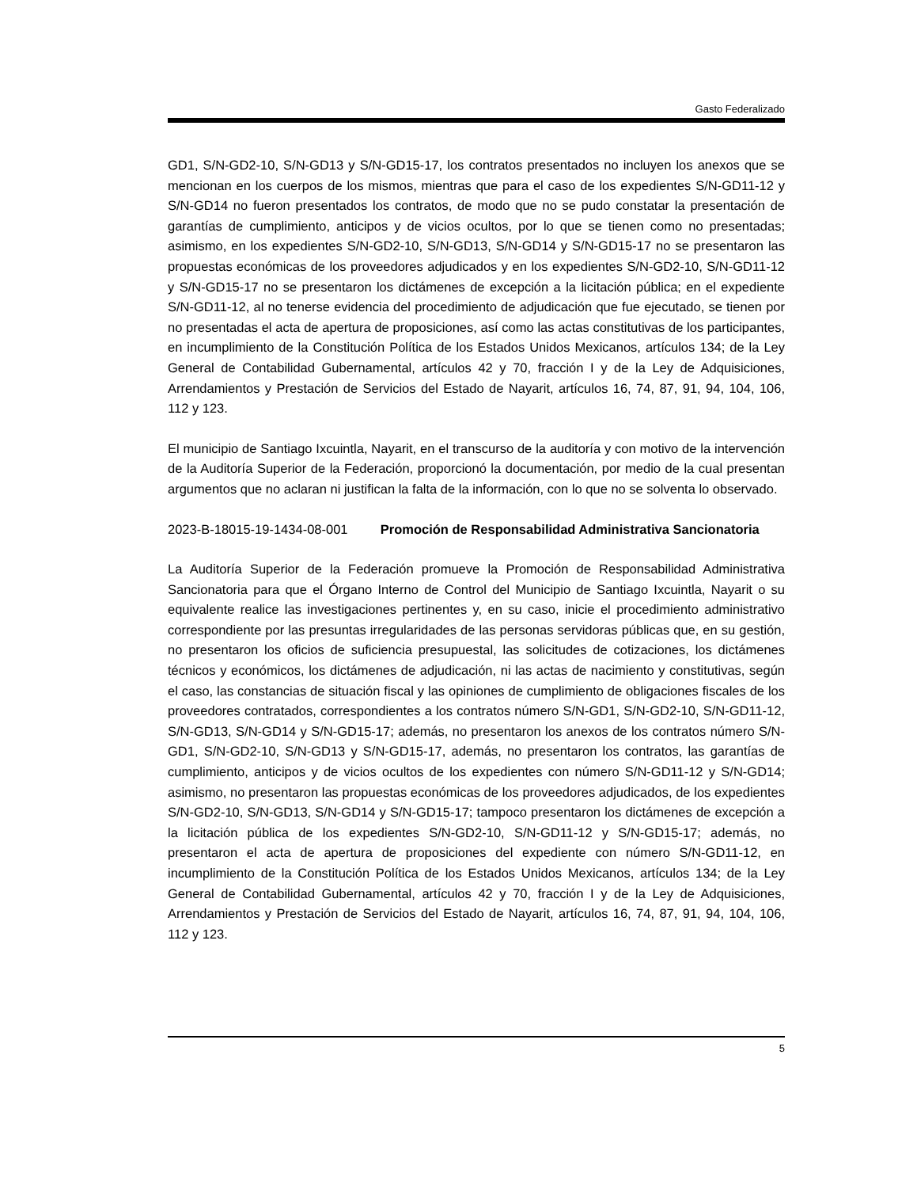Gasto Federalizado
GD1, S/N-GD2-10, S/N-GD13 y S/N-GD15-17, los contratos presentados no incluyen los anexos que se mencionan en los cuerpos de los mismos, mientras que para el caso de los expedientes S/N-GD11-12 y S/N-GD14 no fueron presentados los contratos, de modo que no se pudo constatar la presentación de garantías de cumplimiento, anticipos y de vicios ocultos, por lo que se tienen como no presentadas; asimismo, en los expedientes S/N-GD2-10, S/N-GD13, S/N-GD14 y S/N-GD15-17 no se presentaron las propuestas económicas de los proveedores adjudicados y en los expedientes S/N-GD2-10, S/N-GD11-12 y S/N-GD15-17 no se presentaron los dictámenes de excepción a la licitación pública; en el expediente S/N-GD11-12, al no tenerse evidencia del procedimiento de adjudicación que fue ejecutado, se tienen por no presentadas el acta de apertura de proposiciones, así como las actas constitutivas de los participantes, en incumplimiento de la Constitución Política de los Estados Unidos Mexicanos, artículos 134; de la Ley General de Contabilidad Gubernamental, artículos 42 y 70, fracción I y de la Ley de Adquisiciones, Arrendamientos y Prestación de Servicios del Estado de Nayarit, artículos 16, 74, 87, 91, 94, 104, 106, 112 y 123.
El municipio de Santiago Ixcuintla, Nayarit, en el transcurso de la auditoría y con motivo de la intervención de la Auditoría Superior de la Federación, proporcionó la documentación, por medio de la cual presentan argumentos que no aclaran ni justifican la falta de la información, con lo que no se solventa lo observado.
2023-B-18015-19-1434-08-001 Promoción de Responsabilidad Administrativa Sancionatoria
La Auditoría Superior de la Federación promueve la Promoción de Responsabilidad Administrativa Sancionatoria para que el Órgano Interno de Control del Municipio de Santiago Ixcuintla, Nayarit o su equivalente realice las investigaciones pertinentes y, en su caso, inicie el procedimiento administrativo correspondiente por las presuntas irregularidades de las personas servidoras públicas que, en su gestión, no presentaron los oficios de suficiencia presupuestal, las solicitudes de cotizaciones, los dictámenes técnicos y económicos, los dictámenes de adjudicación, ni las actas de nacimiento y constitutivas, según el caso, las constancias de situación fiscal y las opiniones de cumplimiento de obligaciones fiscales de los proveedores contratados, correspondientes a los contratos número S/N-GD1, S/N-GD2-10, S/N-GD11-12, S/N-GD13, S/N-GD14 y S/N-GD15-17; además, no presentaron los anexos de los contratos número S/N-GD1, S/N-GD2-10, S/N-GD13 y S/N-GD15-17, además, no presentaron los contratos, las garantías de cumplimiento, anticipos y de vicios ocultos de los expedientes con número S/N-GD11-12 y S/N-GD14; asimismo, no presentaron las propuestas económicas de los proveedores adjudicados, de los expedientes S/N-GD2-10, S/N-GD13, S/N-GD14 y S/N-GD15-17; tampoco presentaron los dictámenes de excepción a la licitación pública de los expedientes S/N-GD2-10, S/N-GD11-12 y S/N-GD15-17; además, no presentaron el acta de apertura de proposiciones del expediente con número S/N-GD11-12, en incumplimiento de la Constitución Política de los Estados Unidos Mexicanos, artículos 134; de la Ley General de Contabilidad Gubernamental, artículos 42 y 70, fracción I y de la Ley de Adquisiciones, Arrendamientos y Prestación de Servicios del Estado de Nayarit, artículos 16, 74, 87, 91, 94, 104, 106, 112 y 123.
5